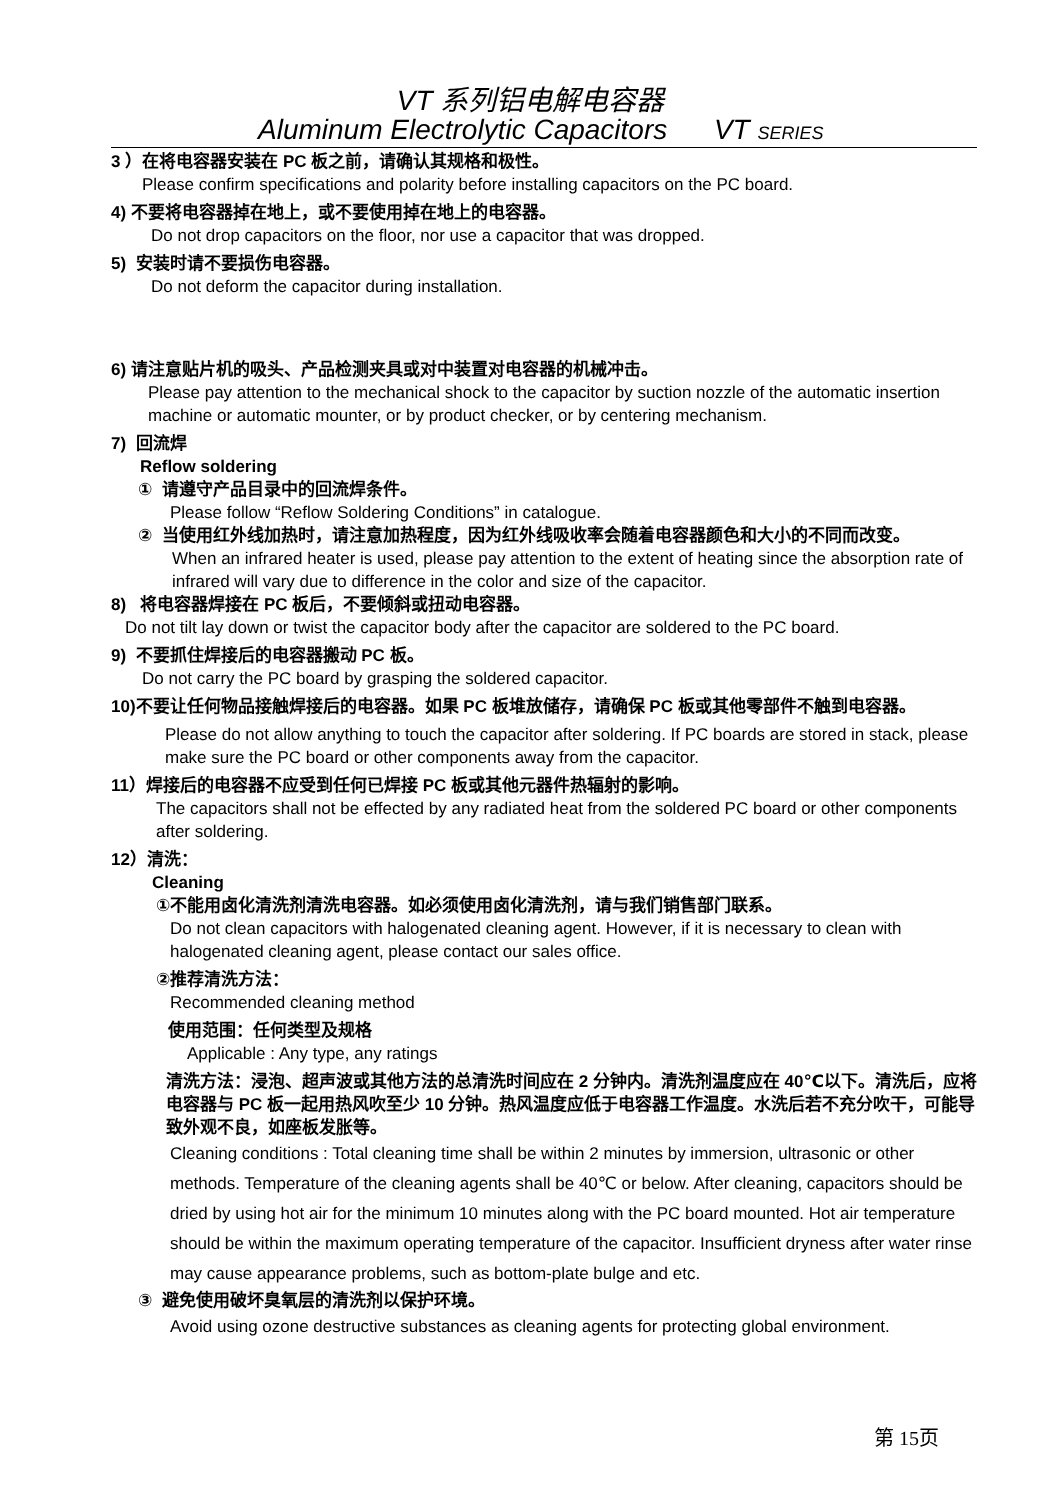VT 系列铝电解电容器
Aluminum Electrolytic Capacitors VT SERIES
3 ）在将电容器安装在 PC 板之前，请确认其规格和极性。
Please confirm specifications and polarity before installing capacitors on the PC board.
4) 不要将电容器掉在地上，或不要使用掉在地上的电容器。
Do not drop capacitors on the floor, nor use a capacitor that was dropped.
5) 安装时请不要损伤电容器。
Do not deform the capacitor during installation.
6) 请注意贴片机的吸头、产品检测夹具或对中装置对电容器的机械冲击。
Please pay attention to the mechanical shock to the capacitor by suction nozzle of the automatic insertion machine or automatic mounter, or by product checker, or by centering mechanism.
7) 回流焊
Reflow soldering
① 请遵守产品目录中的回流焊条件。
Please follow “Reflow Soldering Conditions” in catalogue.
② 当使用红外线加热时，请注意加热程度，因为红外线吸收率会随着电容器颜色和大小的不同而改变。
When an infrared heater is used, please pay attention to the extent of heating since the absorption rate of infrared will vary due to difference in the color and size of the capacitor.
8) 将电容器焊接在 PC 板后，不要倾斜或扭动电容器。
Do not tilt lay down or twist the capacitor body after the capacitor are soldered to the PC board.
9) 不要抓住焊接后的电容器搬动 PC 板。
Do not carry the PC board by grasping the soldered capacitor.
10)不要让任何物品接触焊接后的电容器。如果 PC 板堆放储存，请确保 PC 板或其他零部件不触到电容器。
Please do not allow anything to touch the capacitor after soldering. If PC boards are stored in stack, please make sure the PC board or other components away from the capacitor.
11）焊接后的电容器不应受到任何已焊接 PC 板或其他元器件热辐射的影响。
The capacitors shall not be effected by any radiated heat from the soldered PC board or other components after soldering.
12）清洗：
Cleaning
①不能用卤化清洗剂清洗电容器。如必须使用卤化清洗剂，请与我们销售部门联系。
Do not clean capacitors with halogenated cleaning agent. However, if it is necessary to clean with halogenated cleaning agent, please contact our sales office.
②推荐清洗方法：
Recommended cleaning method
使用范围：任何类型及规格
Applicable : Any type, any ratings
清洗方法：浸泡、超声波或其他方法的总清洗时间应在 2 分钟内。清洗剂温度应在 40℃以下。清洗后，应将电容器与 PC 板一起用热风吹至少 10 分钟。热风温度应低于电容器工作温度。水洗后若不充分吹干，可能导致外观不良，如座板发胀等。
Cleaning conditions : Total cleaning time shall be within 2 minutes by immersion, ultrasonic or other methods. Temperature of the cleaning agents shall be 40℃ or below. After cleaning, capacitors should be dried by using hot air for the minimum 10 minutes along with the PC board mounted. Hot air temperature should be within the maximum operating temperature of the capacitor. Insufficient dryness after water rinse may cause appearance problems, such as bottom-plate bulge and etc.
③ 避免使用破坏臭氧层的清洗剂以保护环境。
Avoid using ozone destructive substances as cleaning agents for protecting global environment.
第 15页